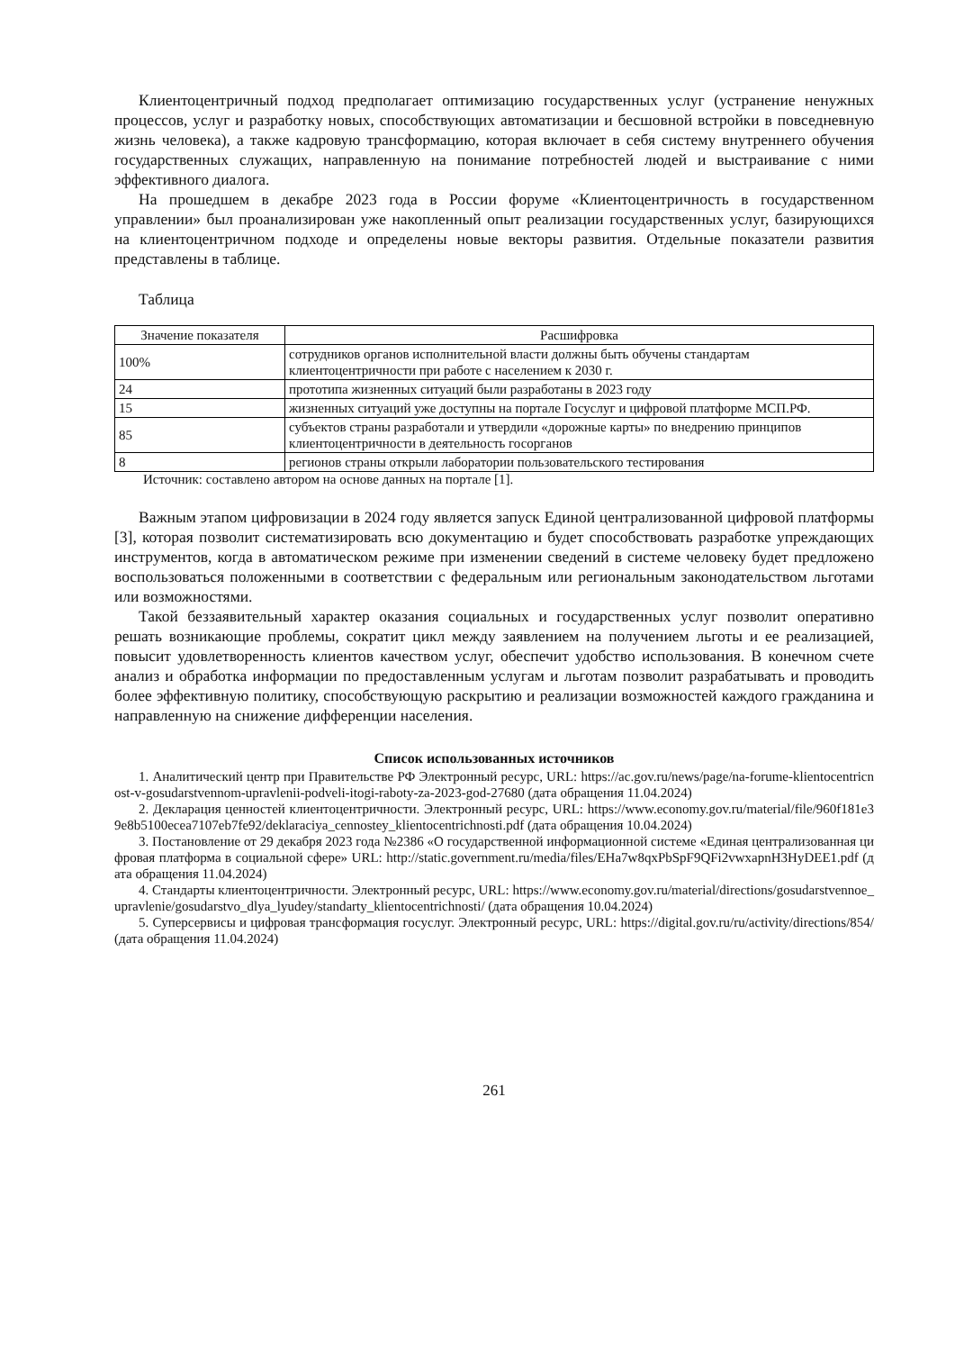Клиентоцентричный подход предполагает оптимизацию государственных услуг (устранение ненужных процессов, услуг и разработку новых, способствующих автоматизации и бесшовной встройки в повседневную жизнь человека), а также кадровую трансформацию, которая включает в себя систему внутреннего обучения государственных служащих, направленную на понимание потребностей людей и выстраивание с ними эффективного диалога.
На прошедшем в декабре 2023 года в России форуме «Клиентоцентричность в государственном управлении» был проанализирован уже накопленный опыт реализации государственных услуг, базирующихся на клиентоцентричном подходе и определены новые векторы развития. Отдельные показатели развития представлены в таблице.
Таблица
| Значение показателя | Расшифровка |
| --- | --- |
| 100% | сотрудников органов исполнительной власти должны быть обучены стандартам клиентоцентричности при работе с населением к 2030 г. |
| 24 | прототипа жизненных ситуаций были разработаны в 2023 году |
| 15 | жизненных ситуаций уже доступны на портале Госуслуг и цифровой платформе МСП.РФ. |
| 85 | субъектов страны разработали и утвердили «дорожные карты» по внедрению принципов клиентоцентричности в деятельность госорганов |
| 8 | регионов страны открыли лаборатории пользовательского тестирования |
Источник: составлено автором на основе данных на портале [1].
Важным этапом цифровизации в 2024 году является запуск Единой централизованной цифровой платформы [3], которая позволит систематизировать всю документацию и будет способствовать разработке упреждающих инструментов, когда в автоматическом режиме при изменении сведений в системе человеку будет предложено воспользоваться положенными в соответствии с федеральным или региональным законодательством льготами или возможностями.
Такой беззаявительный характер оказания социальных и государственных услуг позволит оперативно решать возникающие проблемы, сократит цикл между заявлением на получением льготы и ее реализацией, повысит удовлетворенность клиентов качеством услуг, обеспечит удобство использования. В конечном счете анализ и обработка информации по предоставленным услугам и льготам позволит разрабатывать и проводить более эффективную политику, способствующую раскрытию и реализации возможностей каждого гражданина и направленную на снижение дифференции населения.
Список использованных источников
1. Аналитический центр при Правительстве РФ Электронный ресурс, URL: https://ac.gov.ru/news/page/na-forume-klientocentricnost-v-gosudarstvennom-upravlenii-podveli-itogi-raboty-za-2023-god-27680 (дата обращения 11.04.2024)
2. Декларация ценностей клиентоцентричности. Электронный ресурс, URL: https://www.economy.gov.ru/material/file/960f181e39e8b5100ecea7107eb7fe92/deklaraciya_cennostey_klientocentrichnosti.pdf (дата обращения 10.04.2024)
3. Постановление от 29 декабря 2023 года №2386 «О государственной информационной системе «Единая централизованная цифровая платформа в социальной сфере» URL: http://static.government.ru/media/files/EHa7w8qxPbSpF9QFi2vwxapnH3HyDEE1.pdf (дата обращения 11.04.2024)
4. Стандарты клиентоцентричности. Электронный ресурс, URL: https://www.economy.gov.ru/material/directions/gosudarstvennoe_upravlenie/gosudarstvo_dlya_lyudey/standarty_klientocentrichnosti/ (дата обращения 10.04.2024)
5. Суперсервисы и цифровая трансформация госуслуг. Электронный ресурс, URL: https://digital.gov.ru/ru/activity/directions/854/ (дата обращения 11.04.2024)
261